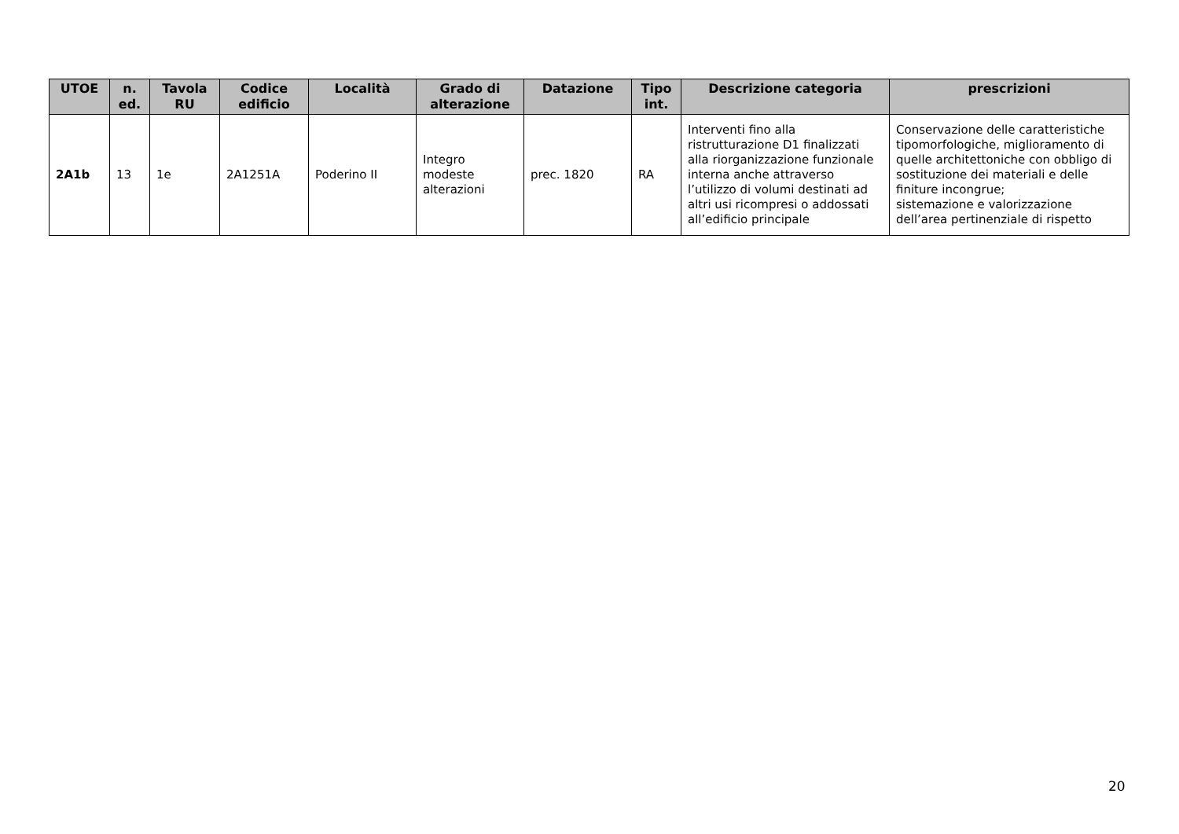| UTOE | n. ed. | Tavola RU | Codice edificio | Località | Grado di alterazione | Datazione | Tipo int. | Descrizione categoria | prescrizioni |
| --- | --- | --- | --- | --- | --- | --- | --- | --- | --- |
| 2A1b | 13 | 1e | 2A1251A | Poderino II | Integro modeste alterazioni | prec. 1820 | RA | Interventi fino alla ristrutturazione D1 finalizzati alla riorganizzazione funzionale interna anche attraverso l’utilizzo di volumi destinati ad altri usi ricompresi o addossati all’edificio principale | Conservazione delle caratteristiche tipomorfologiche, miglioramento di quelle architettoniche con obbligo di sostituzione dei materiali e delle finiture incongrue; sistemazione e valorizzazione dell’area pertinenziale di rispetto |
20